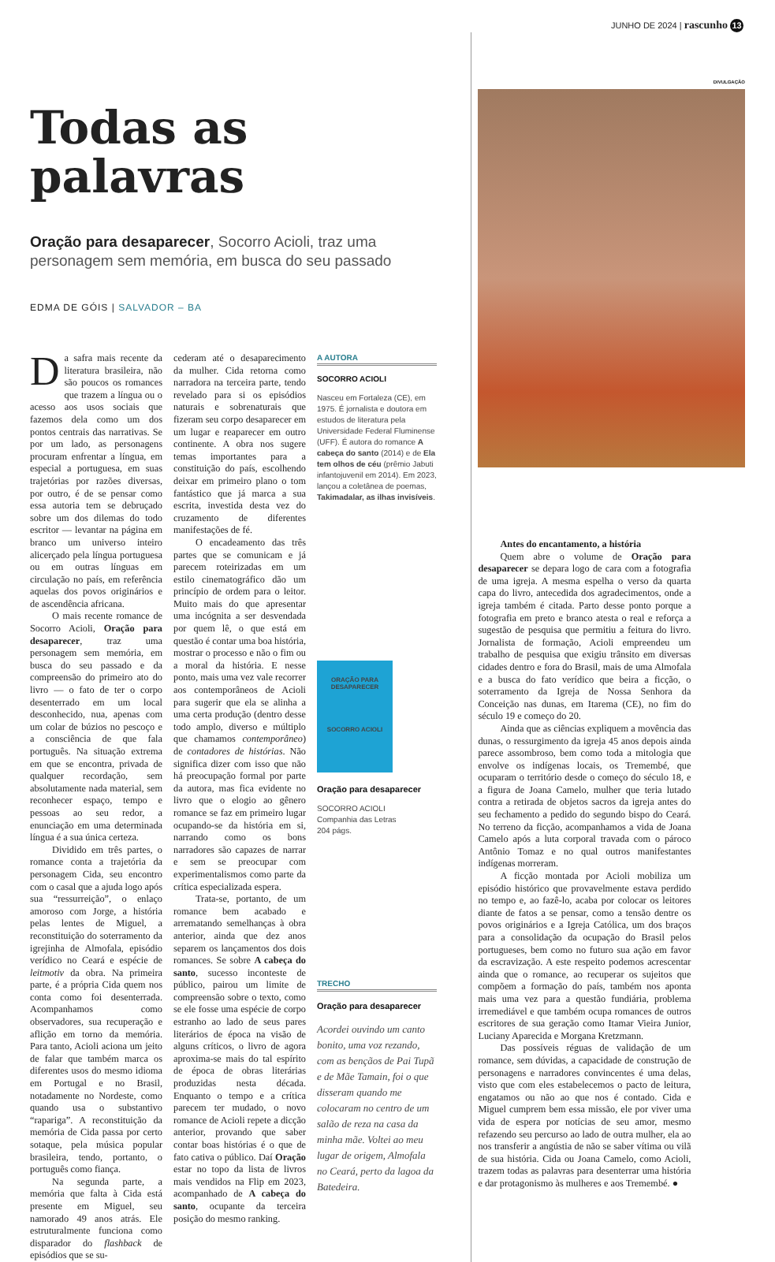JUNHO DE 2024 | rascunho 13
Todas as palavras
Oração para desaparecer, Socorro Acioli, traz uma personagem sem memória, em busca do seu passado
EDMA DE GÓIS | SALVADOR – BA
Da safra mais recente da literatura brasileira, não são poucos os romances que trazem a língua ou o acesso aos usos sociais que fazemos dela como um dos pontos centrais das narrativas. Se por um lado, as personagens procuram enfrentar a língua, em especial a portuguesa, em suas trajetórias por razões diversas, por outro, é de se pensar como essa autoria tem se debruçado sobre um dos dilemas do todo escritor — levantar na página em branco um universo inteiro alicerçado pela língua portuguesa ou em outras línguas em circulação no país, em referência aquelas dos povos originários e de ascendência africana.
O mais recente romance de Socorro Acioli, Oração para desaparecer, traz uma personagem sem memória, em busca do seu passado e da compreensão do primeiro ato do livro — o fato de ter o corpo desenterrado em um local desconhecido, nua, apenas com um colar de búzios no pescoço e a consciência de que fala português. Na situação extrema em que se encontra, privada de qualquer recordação, sem absolutamente nada material, sem reconhecer espaço, tempo e pessoas ao seu redor, a enunciação em uma determinada língua é a sua única certeza.
Dividido em três partes, o romance conta a trajetória da personagem Cida, seu encontro com o casal que a ajuda logo após sua “ressurreição”, o enlaço amoroso com Jorge, a história pelas lentes de Miguel, a reconstituição do soterramento da igrejinha de Almofala, episódio verídico no Ceará e espécie de leitmotiv da obra. Na primeira parte, é a própria Cida quem nos conta como foi desenterrada. Acompanhamos como observadores, sua recuperação e aflição em torno da memória. Para tanto, Acioli aciona um jeito de falar que também marca os diferentes usos do mesmo idioma em Portugal e no Brasil, notadamente no Nordeste, como quando usa o substantivo “rapariga”. A reconstituição da memória de Cida passa por certo sotaque, pela música popular brasileira, tendo, portanto, o português como fiança.
Na segunda parte, a memória que falta à Cida está presente em Miguel, seu namorado 49 anos atrás. Ele estruturalmente funciona como disparador do flashback de episódios que se su-
cederam até o desaparecimento da mulher. Cida retorna como narradora na terceira parte, tendo revelado para si os episódios naturais e sobrenaturais que fizeram seu corpo desaparecer em um lugar e reaparecer em outro continente. A obra nos sugere temas importantes para a constituição do país, escolhendo deixar em primeiro plano o tom fantástico que já marca a sua escrita, investida desta vez do cruzamento de diferentes manifestações de fé.
O encadeamento das três partes que se comunicam e já parecem roteirizadas em um estilo cinematográfico dão um princípio de ordem para o leitor. Muito mais do que apresentar uma incógnita a ser desvendada por quem lê, o que está em questão é contar uma boa história, mostrar o processo e não o fim ou a moral da história. E nesse ponto, mais uma vez vale recorrer aos contemporâneos de Acioli para sugerir que ela se alinha a uma certa produção (dentro desse todo amplo, diverso e múltiplo que chamamos contemporâneo) de contadores de histórias. Não significa dizer com isso que não há preocupação formal por parte da autora, mas fica evidente no livro que o elogio ao gênero romance se faz em primeiro lugar ocupando-se da história em si, narrando como os bons narradores são capazes de narrar e sem se preocupar com experimentalismos como parte da crítica especializada espera.
Trata-se, portanto, de um romance bem acabado e arrematando semelhanças à obra anterior, ainda que dez anos separem os lançamentos dos dois romances. Se sobre A cabeça do santo, sucesso inconteste de público, pairou um limite de compreensão sobre o texto, como se ele fosse uma espécie de corpo estranho ao lado de seus pares literários de época na visão de alguns críticos, o livro de agora aproxima-se mais do tal espírito de época de obras literárias produzidas nesta década. Enquanto o tempo e a crítica parecem ter mudado, o novo romance de Acioli repete a dicção anterior, provando que saber contar boas histórias é o que de fato cativa o público. Daí Oração estar no topo da lista de livros mais vendidos na Flip em 2023, acompanhado de A cabeça do santo, ocupante da terceira posição do mesmo ranking.
A AUTORA
SOCORRO ACIOLI
Nasceu em Fortaleza (CE), em 1975. É jornalista e doutora em estudos de literatura pela Universidade Federal Fluminense (UFF). É autora do romance A cabeça do santo (2014) e de Ela tem olhos de céu (prêmio Jabuti infantojuvenil em 2014). Em 2023, lançou a coletânea de poemas, Takimadalar, as ilhas invisíveis.
ORAÇÃO PARA DESAPARECER
SOCORRO ACIOLI
Oração para desaparecer
SOCORRO ACIOLI
Companhia das Letras
204 págs.
TRECHO
Oração para desaparecer
Acordei ouvindo um canto bonito, uma voz rezando, com as bençãos de Pai Tupã e de Mãe Tamain, foi o que disseram quando me colocaram no centro de um salão de reza na casa da minha mãe. Voltei ao meu lugar de origem, Almofala no Ceará, perto da lagoa da Batedeira.
DIVULGAÇÃO
Antes do encantamento, a história
Quem abre o volume de Oração para desaparecer se depara logo de cara com a fotografia de uma igreja. A mesma espelha o verso da quarta capa do livro, antecedida dos agradecimentos, onde a igreja também é citada. Parto desse ponto porque a fotografia em preto e branco atesta o real e reforça a sugestão de pesquisa que permitiu a feitura do livro. Jornalista de formação, Acioli empreendeu um trabalho de pesquisa que exigiu trânsito em diversas cidades dentro e fora do Brasil, mais de uma Almofala e a busca do fato verídico que beira a ficção, o soterramento da Igreja de Nossa Senhora da Conceição nas dunas, em Itarema (CE), no fim do século 19 e começo do 20.
Ainda que as ciências expliquem a movência das dunas, o ressurgimento da igreja 45 anos depois ainda parece assombroso, bem como toda a mitologia que envolve os indígenas locais, os Tremembé, que ocuparam o território desde o começo do século 18, e a figura de Joana Camelo, mulher que teria lutado contra a retirada de objetos sacros da igreja antes do seu fechamento a pedido do segundo bispo do Ceará. No terreno da ficção, acompanhamos a vida de Joana Camelo após a luta corporal travada com o pároco Antônio Tomaz e no qual outros manifestantes indígenas morreram.
A ficção montada por Acioli mobiliza um episódio histórico que provavelmente estava perdido no tempo e, ao fazê-lo, acaba por colocar os leitores diante de fatos a se pensar, como a tensão dentre os povos originários e a Igreja Católica, um dos braços para a consolidação da ocupação do Brasil pelos portugueses, bem como no futuro sua ação em favor da escravização. A este respeito podemos acrescentar ainda que o romance, ao recuperar os sujeitos que compõem a formação do país, também nos aponta mais uma vez para a questão fundiária, problema irremediável e que também ocupa romances de outros escritores de sua geração como Itamar Vieira Junior, Luciany Aparecida e Morgana Kretzmann.
Das possíveis réguas de validação de um romance, sem dúvidas, a capacidade de construção de personagens e narradores convincentes é uma delas, visto que com eles estabelecemos o pacto de leitura, engatamos ou não ao que nos é contado. Cida e Miguel cumprem bem essa missão, ele por viver uma vida de espera por notícias de seu amor, mesmo refazendo seu percurso ao lado de outra mulher, ela ao nos transferir a angústia de não se saber vítima ou vilã de sua história. Cida ou Joana Camelo, como Acioli, trazem todas as palavras para desenterrar uma história e dar protagonismo às mulheres e aos Tremembé. ●